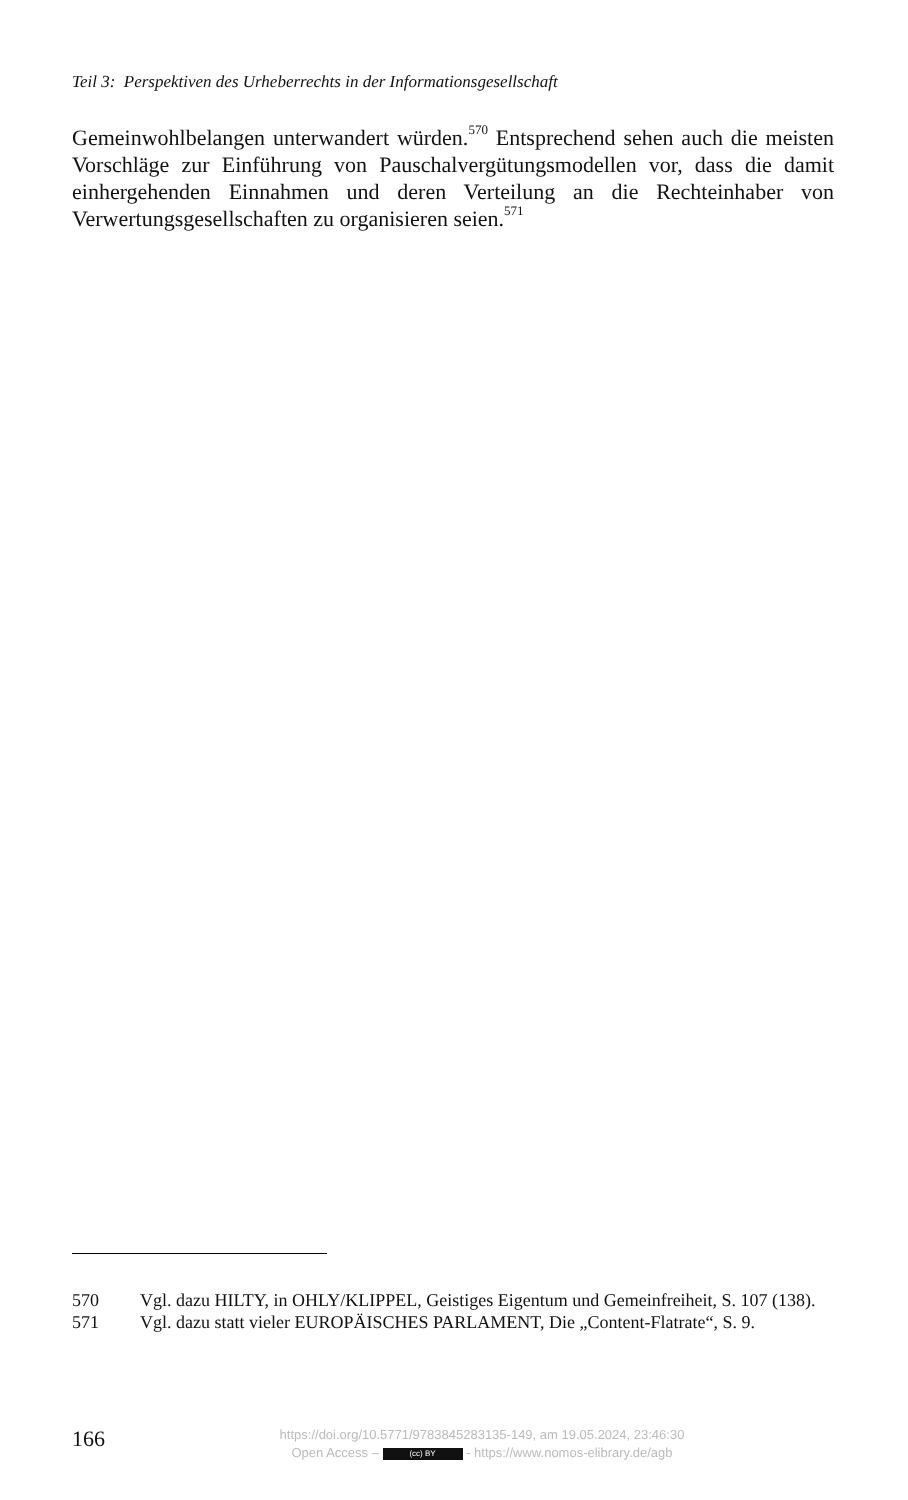Teil 3: Perspektiven des Urheberrechts in der Informationsgesellschaft
Gemeinwohlbelangen unterwandert würden.<sup>570</sup> Entsprechend sehen auch die meisten Vorschläge zur Einführung von Pauschalvergütungsmodellen vor, dass die damit einhergehenden Einnahmen und deren Verteilung an die Rechteinhaber von Verwertungsgesellschaften zu organisieren seien.<sup>571</sup>
570 Vgl. dazu HILTY, in OHLY/KLIPPEL, Geistiges Eigentum und Gemeinfreiheit, S. 107 (138).
571 Vgl. dazu statt vieler EUROPÄISCHES PARLAMENT, Die „Content-Flatrate“, S. 9.
166
https://doi.org/10.5771/9783845283135-149, am 19.05.2024, 23:46:30
Open Access – (cc) BY - https://www.nomos-elibrary.de/agb